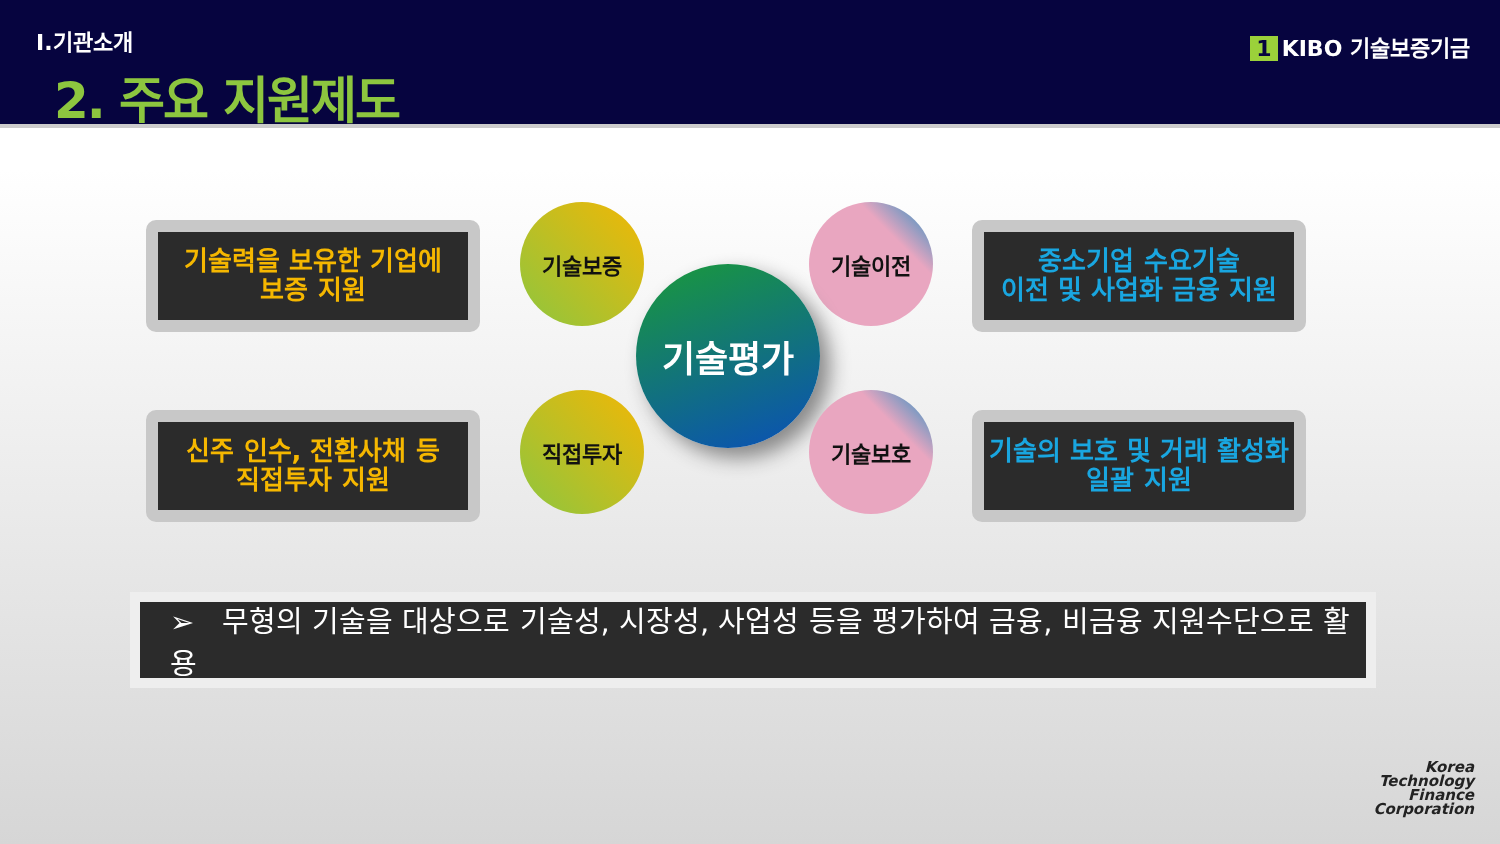Ⅰ.기관소개
2. 주요 지원제도
1 KIBO 기술보증기금
기술력을 보유한 기업에
보증 지원
기술보증 기술이전
중소기업 수요기술
이전 및 사업화 금융 지원
기술평가
신주 인수, 전환사채 등
직접투자 지원
직접투자 기술보호
기술의 보호 및 거래 활성화
일괄 지원
➢ 무형의 기술을 대상으로 기술성, 시장성, 사업성 등을 평가하여 금융, 비금융 지원수단으로 활용
Korea
Technology
Finance
Corporation